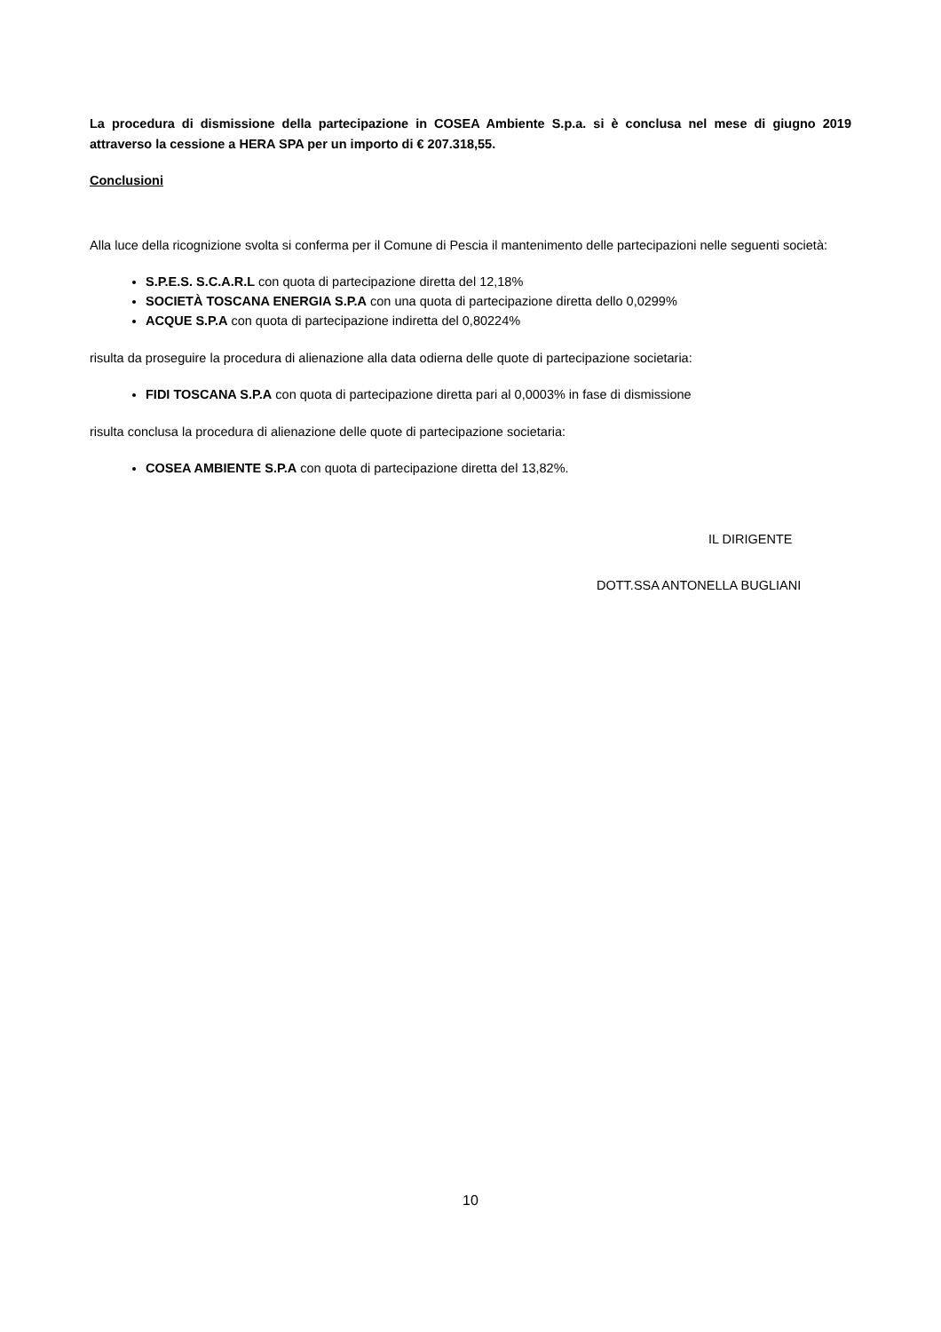La procedura di dismissione della partecipazione in COSEA Ambiente S.p.a. si è conclusa nel mese di giugno 2019 attraverso la cessione a HERA SPA per un importo di € 207.318,55.
Conclusioni
Alla luce della ricognizione svolta si conferma per il Comune di Pescia il mantenimento delle partecipazioni nelle seguenti società:
S.P.E.S. S.C.A.R.L con quota di partecipazione diretta del 12,18%
SOCIETÀ TOSCANA ENERGIA S.P.A con una quota di partecipazione diretta dello 0,0299%
ACQUE S.P.A con quota di partecipazione indiretta del 0,80224%
risulta da proseguire la procedura di alienazione alla data odierna delle quote di partecipazione societaria:
FIDI TOSCANA S.P.A con quota di partecipazione diretta pari al 0,0003% in fase di dismissione
risulta conclusa la procedura di alienazione delle quote di partecipazione societaria:
COSEA AMBIENTE S.P.A con quota di partecipazione diretta del 13,82%.
IL DIRIGENTE
DOTT.SSA ANTONELLA BUGLIANI
10